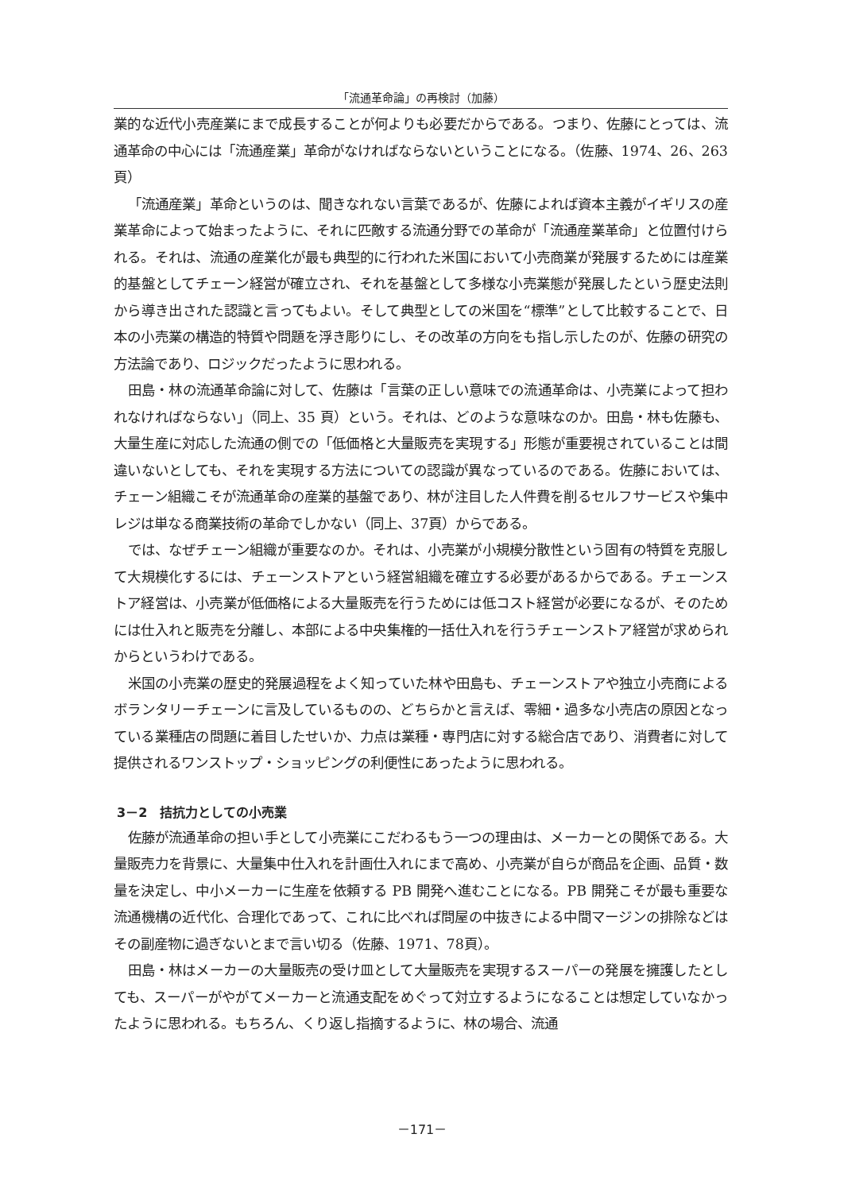「流通革命論」の再検討（加藤）
業的な近代小売産業にまで成長することが何よりも必要だからである。つまり、佐藤にとっては、流通革命の中心には「流通産業」革命がなければならないということになる。（佐藤、1974、26、263 頁）
「流通産業」革命というのは、聞きなれない言葉であるが、佐藤によれば資本主義がイギリスの産業革命によって始まったように、それに匹敵する流通分野での革命が「流通産業革命」と位置付けられる。それは、流通の産業化が最も典型的に行われた米国において小売商業が発展するためには産業的基盤としてチェーン経営が確立され、それを基盤として多様な小売業態が発展したという歴史法則から導き出された認識と言ってもよい。そして典型としての米国を“標準”として比較することで、日本の小売業の構造的特質や問題を浮き彫りにし、その改革の方向をも指し示したのが、佐藤の研究の方法論であり、ロジックだったように思われる。
田島・林の流通革命論に対して、佐藤は「言葉の正しい意味での流通革命は、小売業によって担われなければならない」（同上、35 頁）という。それは、どのような意味なのか。田島・林も佐藤も、大量生産に対応した流通の側での「低価格と大量販売を実現する」形態が重要視されていることは間違いないとしても、それを実現する方法についての認識が異なっているのである。佐藤においては、チェーン組織こそが流通革命の産業的基盤であり、林が注目した人件費を削るセルフサービスや集中レジは単なる商業技術の革命でしかない（同上、37頁）からである。
では、なぜチェーン組織が重要なのか。それは、小売業が小規模分散性という固有の特質を克服して大規模化するには、チェーンストアという経営組織を確立する必要があるからである。チェーンストア経営は、小売業が低価格による大量販売を行うためには低コスト経営が必要になるが、そのためには仕入れと販売を分離し、本部による中央集権的一括仕入れを行うチェーンストア経営が求められからというわけである。
米国の小売業の歴史的発展過程をよく知っていた林や田島も、チェーンストアや独立小売商によるボランタリーチェーンに言及しているものの、どちらかと言えば、零細・過多な小売店の原因となっている業種店の問題に着目したせいか、力点は業種・専門店に対する総合店であり、消費者に対して提供されるワンストップ・ショッピングの利便性にあったように思われる。
3－2　拮抗力としての小売業
佐藤が流通革命の担い手として小売業にこだわるもう一つの理由は、メーカーとの関係である。大量販売力を背景に、大量集中仕入れを計画仕入れにまで高め、小売業が自らが商品を企画、品質・数量を決定し、中小メーカーに生産を依頼する PB 開発へ進むことになる。PB 開発こそが最も重要な流通機構の近代化、合理化であって、これに比べれば問屋の中抜きによる中間マージンの排除などはその副産物に過ぎないとまで言い切る（佐藤、1971、78頁）。
田島・林はメーカーの大量販売の受け皿として大量販売を実現するスーパーの発展を擁護したとしても、スーパーがやがてメーカーと流通支配をめぐって対立するようになることは想定していなかったように思われる。もちろん、くり返し指摘するように、林の場合、流通
－171－